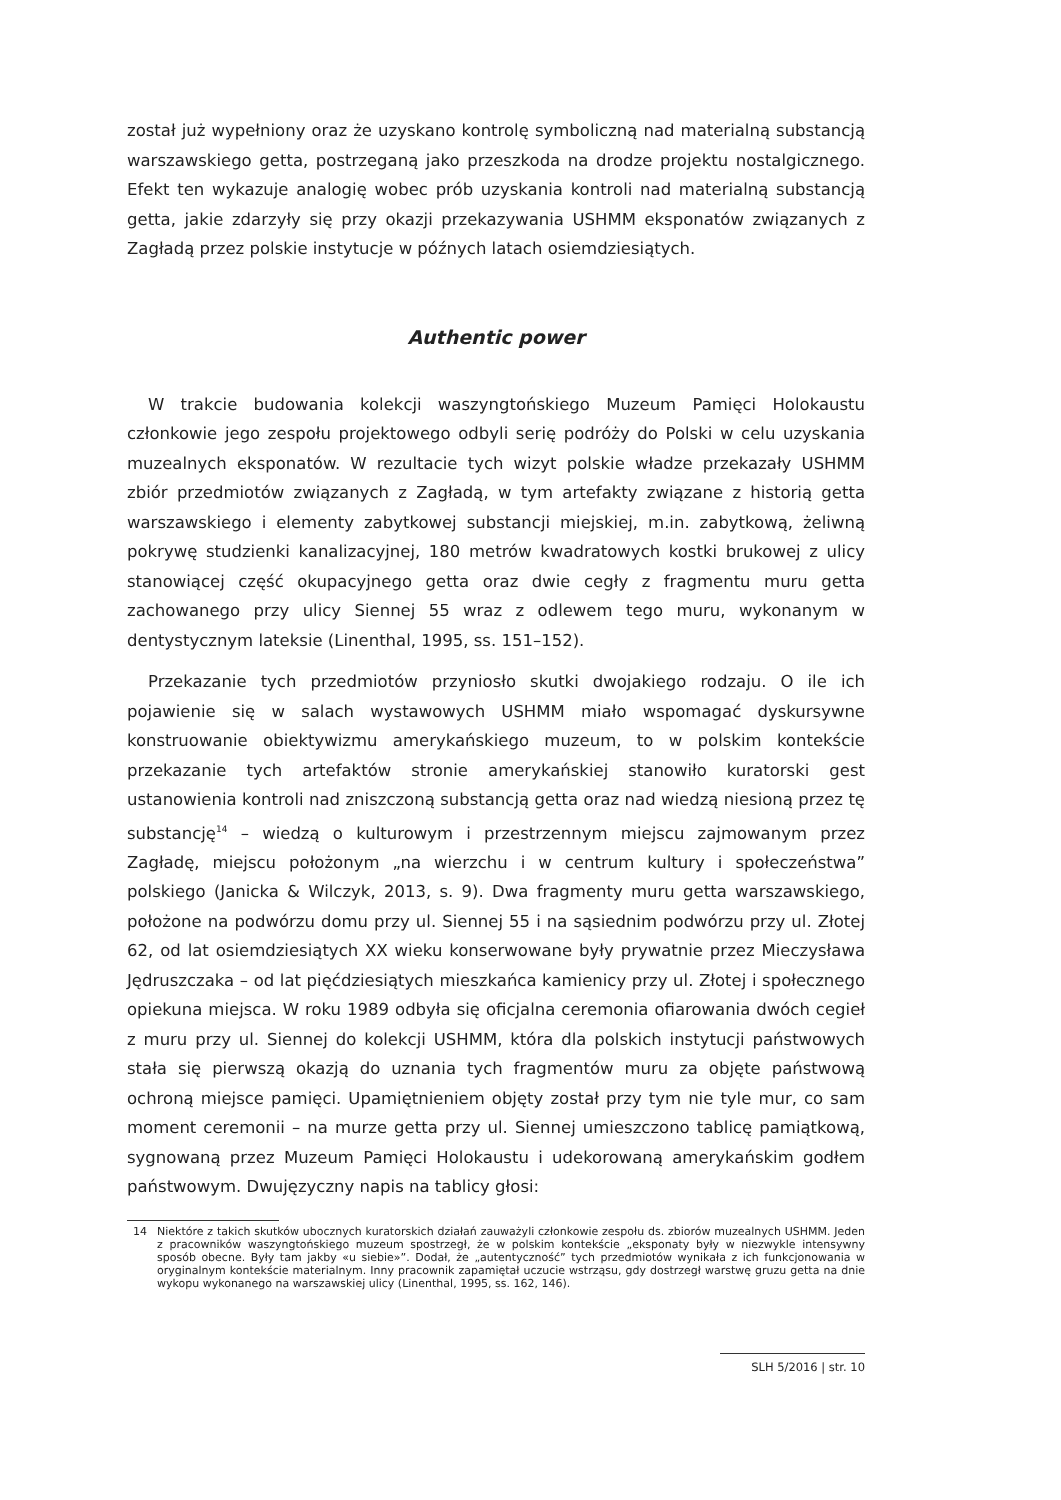został już wypełniony oraz że uzyskano kontrolę symboliczną nad materialną substancją warszawskiego getta, postrzeganą jako przeszkoda na drodze projektu nostalgicznego. Efekt ten wykazuje analogię wobec prób uzyskania kontroli nad materialną substancją getta, jakie zdarzyły się przy okazji przekazywania USHMM eksponatów związanych z Zagładą przez polskie instytucje w późnych latach osiemdziesiątych.
Authentic power
W trakcie budowania kolekcji waszyngtońskiego Muzeum Pamięci Holokaustu członkowie jego zespołu projektowego odbyli serię podróży do Polski w celu uzyskania muzealnych eksponatów. W rezultacie tych wizyt polskie władze przekazały USHMM zbiór przedmiotów związanych z Zagładą, w tym artefakty związane z historią getta warszawskiego i elementy zabytkowej substancji miejskiej, m.in. zabytkową, żeliwną pokrywę studzienki kanalizacyjnej, 180 metrów kwadratowych kostki brukowej z ulicy stanowiącej część okupacyjnego getta oraz dwie cegły z fragmentu muru getta zachowanego przy ulicy Siennej 55 wraz z odlewem tego muru, wykonanym w dentystycznym lateksie (Linenthal, 1995, ss. 151–152).
Przekazanie tych przedmiotów przyniosło skutki dwojakiego rodzaju. O ile ich pojawienie się w salach wystawowych USHMM miało wspomagać dyskursywne konstruowanie obiektywizmu amerykańskiego muzeum, to w polskim kontekście przekazanie tych artefaktów stronie amerykańskiej stanowiło kuratorski gest ustanowienia kontroli nad zniszczoną substancją getta oraz nad wiedzą niesioną przez tę substancję<sup>14</sup> – wiedzą o kulturowym i przestrzennym miejscu zajmowanym przez Zagładę, miejscu położonym „na wierzchu i w centrum kultury i społeczeństwa” polskiego (Janicka & Wilczyk, 2013, s. 9). Dwa fragmenty muru getta warszawskiego, położone na podwórzu domu przy ul. Siennej 55 i na sąsiednim podwórzu przy ul. Złotej 62, od lat osiemdziesiątych XX wieku konserwowane były prywatnie przez Mieczysława Jędruszczaka – od lat pięćdziesiątych mieszkańca kamienicy przy ul. Złotej i społecznego opiekuna miejsca. W roku 1989 odbyła się oficjalna ceremonia ofiarowania dwóch cegieł z muru przy ul. Siennej do kolekcji USHMM, która dla polskich instytucji państwowych stała się pierwszą okazją do uznania tych fragmentów muru za objęte państwową ochroną miejsce pamięci. Upamiętnieniem objęty został przy tym nie tyle mur, co sam moment ceremonii – na murze getta przy ul. Siennej umieszczono tablicę pamiątkową, sygnowaną przez Muzeum Pamięci Holokaustu i udekorowaną amerykańskim godłem państwowym. Dwujęzyczny napis na tablicy głosi:
14 Niektóre z takich skutków ubocznych kuratorskich działań zauważyli członkowie zespołu ds. zbiorów muzealnych USHMM. Jeden z pracowników waszyngtońskiego muzeum spostrzegł, że w polskim kontekście „eksponaty były w niezwykle intensywny sposób obecne. Były tam jakby «u siebie»”. Dodał, że „autentyczność” tych przedmiotów wynikała z ich funkcjonowania w oryginalnym kontekście materialnym. Inny pracownik zapamiętał uczucie wstrząsu, gdy dostrzegł warstwę gruzu getta na dnie wykopu wykonanego na warszawskiej ulicy (Linenthal, 1995, ss. 162, 146).
SLH 5/2016 | str. 10